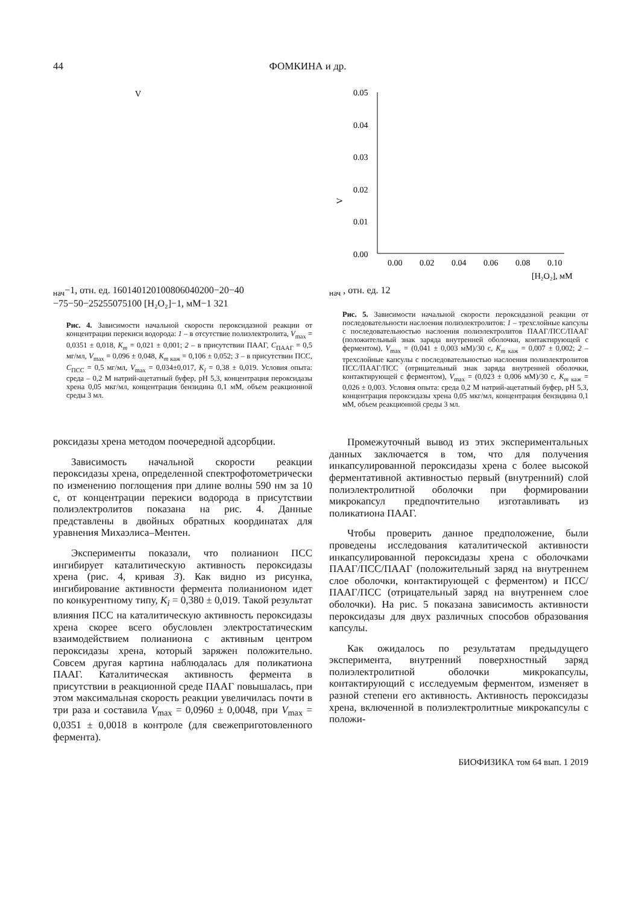44 ФОМКИНА и др.
Vнач−1, отн. ед.
160
140
120
100
80
60
40
20
0
−20
−40
−75
−50
−25
25
50
75
100
[H₂O₂]−1, мМ−1
3
2
1
Рис. 4. Зависимости начальной скорости пероксидазной реакции от концентрации перекиси водорода: 1 – в отсутствие полиэлектролита, V<sub>max</sub> = 0,0351 ± 0,018, K<sub>m</sub> = 0,021 ± 0,001; 2 – в присутствии ПААГ, C<sub>ПААГ</sub> = 0,5 мг/мл, V<sub>max</sub> = 0,096 ± 0,048, K<sub>m</sub><sub>каж</sub> = 0,106 ± 0,052; 3 – в присутствии ПСС, C<sub>ПСС</sub> = 0,5 мг/мл, V<sub>max</sub> = 0,034±0,017, K<sub>i</sub> = 0,38 ± 0,019. Условия опыта: среда – 0,2 М натрий-ацетатный буфер, pH 5,3, концентрация пероксидазы хрена 0,05 мкг/мл, концентрация бензидина 0,1 мМ, объем реакционной среды 3 мл.
роксидазы хрена методом поочередной адсорбции.
Зависимость начальной скорости реакции пероксидазы хрена, определенной спектрофотометрически по изменению поглощения при длине волны 590 нм за 10 с, от концентрации перекиси водорода в присутствии полиэлектролитов показана на рис. 4. Данные представлены в двойных обратных координатах для уравнения Михаэлиса–Ментен.
Эксперименты показали, что полианион ПСС ингибирует каталитическую активность пероксидазы хрена (рис. 4, кривая 3). Как видно из рисунка, ингибирование активности фермента полианионом идет по конкурентному типу, K<sub>i</sub> = 0,380 ± 0,019. Такой результат влияния ПСС на каталитическую активность пероксидазы хрена скорее всего обусловлен электростатическим взаимодействием полианиона с активным центром пероксидазы хрена, который заряжен положительно. Совсем другая картина наблюдалась для поликатиона ПААГ. Каталитическая активность фермента в присутствии в реакционной среде ПААГ повышалась, при этом максимальная скорость реакции увеличилась почти в три раза и составила V<sub>max</sub> = 0,0960 ± 0,0048, при V<sub>max</sub> = 0,0351 ± 0,0018 в контроле (для свежеприготовленного фермента).
0.05
0.04
0.03
0.02
0.01
0.00
0.00
0.02
0.04
0.06
0.08
0.10
[H₂O₂], мМ
Vнач , отн. ед.
1
2
Рис. 5. Зависимости начальной скорости пероксидазной реакции от последовательности наслоения полиэлектролитов: 1 – трехслойные капсулы с последовательностью наслоения полиэлектролитов ПААГ/ПСС/ПААГ (положительный знак заряда внутренней оболочки, контактирующей с ферментом), V<sub>max</sub> = (0,041 ± 0,003 мМ)/30 с, K<sub>m</sub><sub>каж</sub> = 0,007 ± 0,002; 2 – трехслойные капсулы с последовательностью наслоения полиэлектролитов ПСС/ПААГ/ПСС (отрицательный знак заряда внутренней оболочки, контактирующей с ферментом), V<sub>max</sub> = (0,023 ± 0,006 мМ)/30 с, K<sub>m</sub><sub>каж</sub> = 0,026 ± 0,003. Условия опыта: среда 0,2 М натрий-ацетатный буфер, pH 5,3, концентрация пероксидазы хрена 0,05 мкг/мл, концентрация бензидина 0,1 мМ, объем реакционной среды 3 мл.
Промежуточный вывод из этих экспериментальных данных заключается в том, что для получения инкапсулированной пероксидазы хрена с более высокой ферментативной активностью первый (внутренний) слой полиэлектролитной оболочки при формировании микрокапсул предпочтительно изготавливать из поликатиона ПААГ.
Чтобы проверить данное предположение, были проведены исследования каталитической активности инкапсулированной пероксидазы хрена с оболочками ПААГ/ПСС/ПААГ (положительный заряд на внутреннем слое оболочки, контактирующей с ферментом) и ПСС/ПААГ/ПСС (отрицательный заряд на внутреннем слое оболочки). На рис. 5 показана зависимость активности пероксидазы для двух различных способов образования капсулы.
Как ожидалось по результатам предыдущего эксперимента, внутренний поверхностный заряд полиэлектролитной оболочки микрокапсулы, контактирующий с исследуемым ферментом, изменяет в разной степени его активность. Активность пероксидазы хрена, включенной в полиэлектролитные микрокапсулы с положи-
БИОФИЗИКА том 64 вып. 1 2019